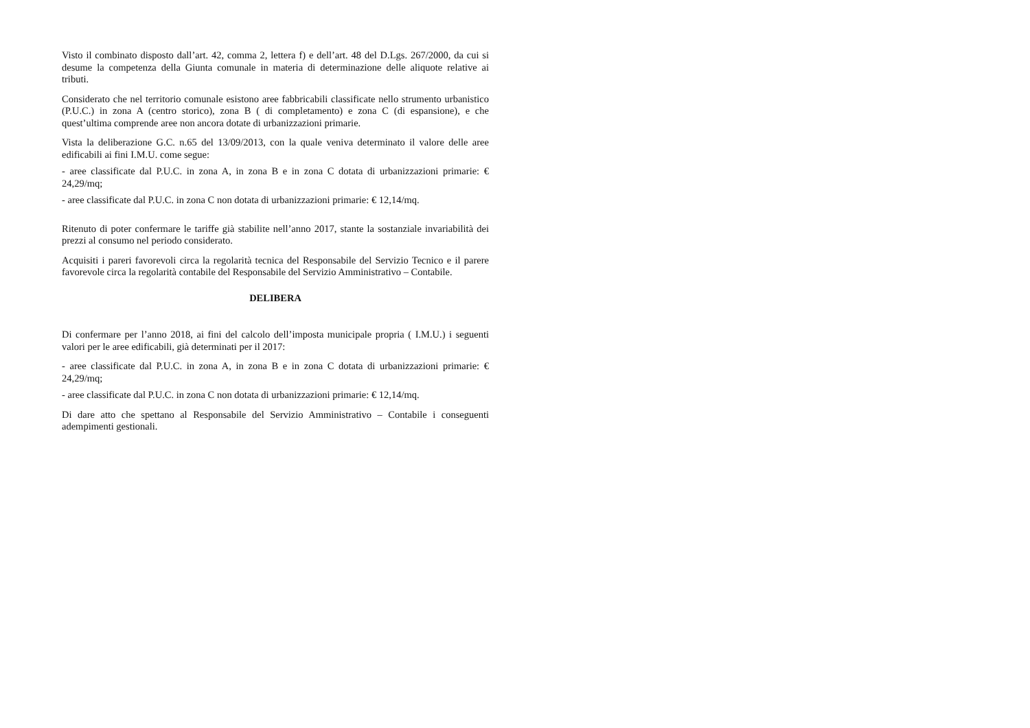Visto il combinato disposto dall’art. 42, comma 2, lettera f) e dell’art. 48 del D.Lgs. 267/2000, da cui si desume la competenza della Giunta comunale in materia di determinazione delle aliquote relative ai tributi.
Considerato che nel territorio comunale esistono aree fabbricabili classificate nello strumento urbanistico (P.U.C.) in zona A (centro storico), zona B ( di completamento) e zona C (di espansione), e che quest’ultima comprende aree non ancora dotate di urbanizzazioni primarie.
Vista la deliberazione G.C. n.65 del 13/09/2013, con la quale veniva determinato il valore delle aree edificabili ai fini I.M.U. come segue:
- aree classificate dal P.U.C. in zona A, in zona B e in zona C dotata di urbanizzazioni primarie: € 24,29/mq;
- aree classificate dal P.U.C. in zona C non dotata di urbanizzazioni primarie: € 12,14/mq.
Ritenuto di poter confermare le tariffe già stabilite nell’anno 2017, stante la sostanziale invariabilità dei prezzi al consumo nel periodo considerato.
Acquisiti i pareri favorevoli circa la regolarità tecnica del Responsabile del Servizio Tecnico e il parere favorevole circa la regolarità contabile del Responsabile del Servizio Amministrativo – Contabile.
DELIBERA
Di confermare per l’anno 2018, ai fini del calcolo dell’imposta municipale propria ( I.M.U.) i seguenti valori per le aree edificabili, già determinati per il 2017:
- aree classificate dal P.U.C. in zona A, in zona B e in zona C dotata di urbanizzazioni primarie: € 24,29/mq;
- aree classificate dal P.U.C. in zona C non dotata di urbanizzazioni primarie: € 12,14/mq.
Di dare atto che spettano al Responsabile del Servizio Amministrativo – Contabile i conseguenti adempimenti gestionali.